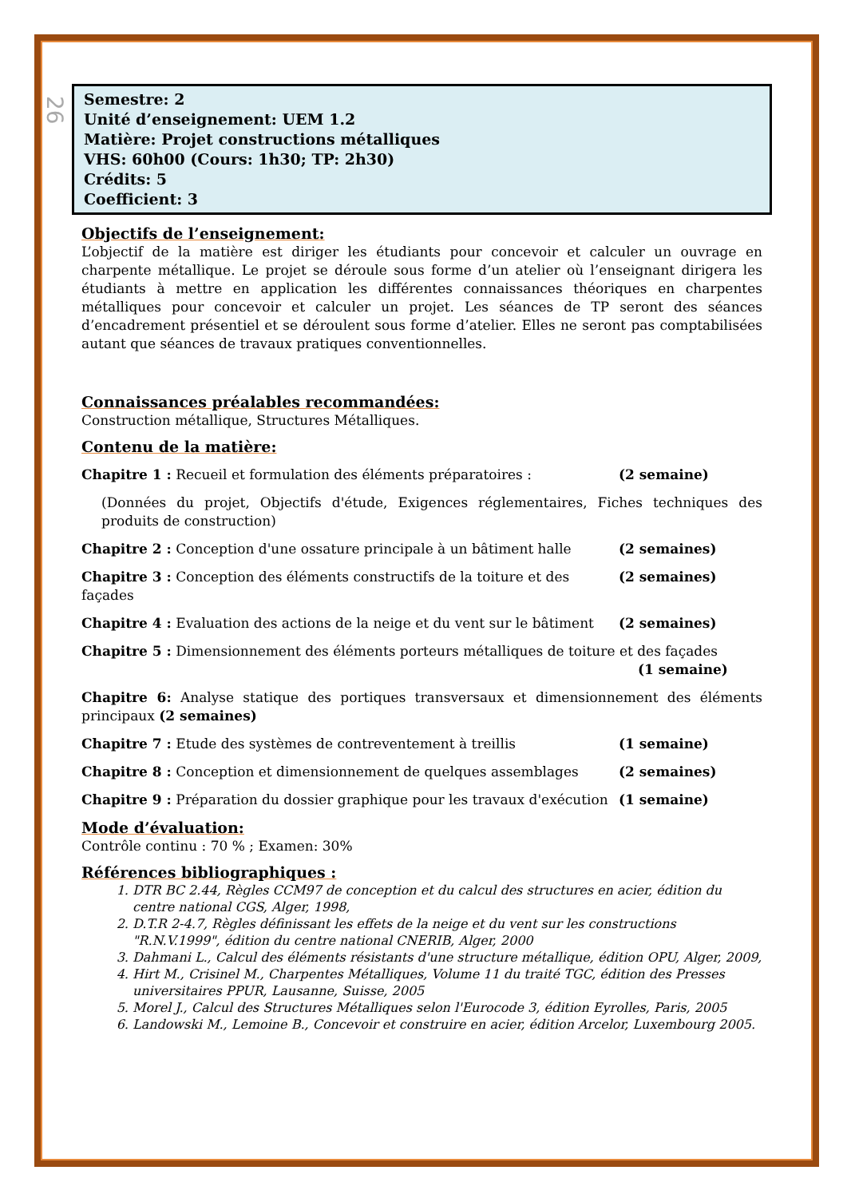26
Semestre: 2
Unité d’enseignement: UEM 1.2
Matière: Projet constructions métalliques
VHS: 60h00 (Cours: 1h30; TP: 2h30)
Crédits: 5
Coefficient: 3
Objectifs de l’enseignement:
L’objectif de la matière est diriger les étudiants pour concevoir et calculer un ouvrage en charpente métallique. Le projet se déroule sous forme d’un atelier où l’enseignant dirigera les étudiants à mettre en application les différentes connaissances théoriques en charpentes métalliques pour concevoir et calculer un projet. Les séances de TP seront des séances d’encadrement présentiel et se déroulent sous forme d’atelier. Elles ne seront pas comptabilisées autant que séances de travaux pratiques conventionnelles.
Connaissances préalables recommandées:
Construction métallique, Structures Métalliques.
Contenu de la matière:
Chapitre 1 : Recueil et formulation des éléments préparatoires :
(2 semaine)
(Données du projet, Objectifs d'étude, Exigences réglementaires, Fiches techniques des produits de construction)
Chapitre 2 : Conception d'une ossature principale à un bâtiment halle
(2 semaines)
Chapitre 3 : Conception des éléments constructifs de la toiture et des façades
(2 semaines)
Chapitre 4 : Evaluation des actions de la neige et du vent sur le bâtiment
(2 semaines)
Chapitre 5 : Dimensionnement des éléments porteurs métalliques de toiture et des façades
(1 semaine)
Chapitre 6: Analyse statique des portiques transversaux et dimensionnement des éléments principaux (2 semaines)
Chapitre 7 : Etude des systèmes de contreventement à treillis
(1 semaine)
Chapitre 8 : Conception et dimensionnement de quelques assemblages
(2 semaines)
Chapitre 9 : Préparation du dossier graphique pour les travaux d'exécution
(1 semaine)
Mode d’évaluation:
Contrôle continu : 70 % ; Examen: 30%
Références bibliographiques :
1. DTR BC 2.44, Règles CCM97 de conception et du calcul des structures en acier, édition du centre national CGS, Alger, 1998,
2. D.T.R 2-4.7, Règles définissant les effets de la neige et du vent sur les constructions "R.N.V.1999", édition du centre national CNERIB, Alger, 2000
3. Dahmani L., Calcul des éléments résistants d'une structure métallique, édition OPU, Alger, 2009,
4. Hirt M., Crisinel M., Charpentes Métalliques, Volume 11 du traité TGC, édition des Presses universitaires PPUR, Lausanne, Suisse, 2005
5. Morel J., Calcul des Structures Métalliques selon l'Eurocode 3, édition Eyrolles, Paris, 2005
6. Landowski M., Lemoine B., Concevoir et construire en acier, édition Arcelor, Luxembourg 2005.